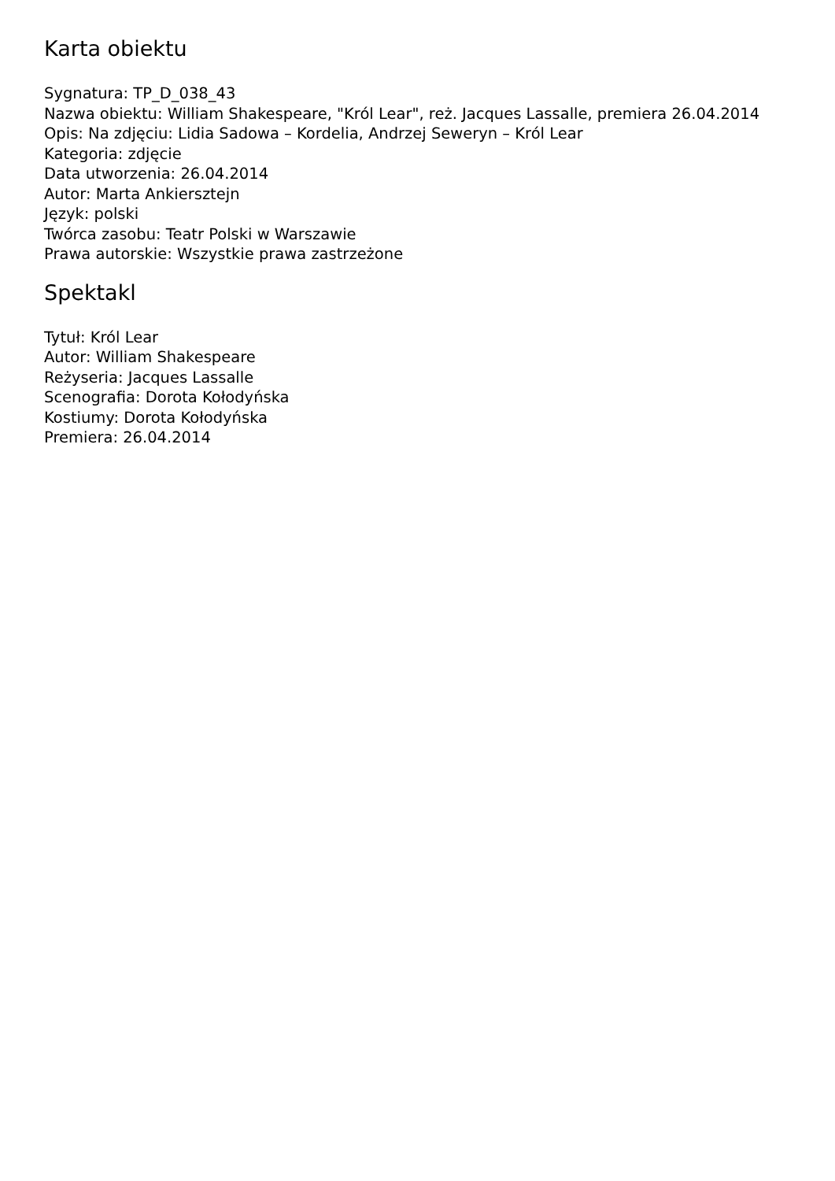Karta obiektu
Sygnatura: TP_D_038_43
Nazwa obiektu: William Shakespeare, "Król Lear", reż. Jacques Lassalle, premiera 26.04.2014
Opis: Na zdjęciu: Lidia Sadowa – Kordelia, Andrzej Seweryn – Król Lear
Kategoria: zdjęcie
Data utworzenia: 26.04.2014
Autor: Marta Ankiersztejn
Język: polski
Twórca zasobu: Teatr Polski w Warszawie
Prawa autorskie: Wszystkie prawa zastrzeżone
Spektakl
Tytuł: Król Lear
Autor: William Shakespeare
Reżyseria: Jacques Lassalle
Scenografia: Dorota Kołodyńska
Kostiumy: Dorota Kołodyńska
Premiera: 26.04.2014